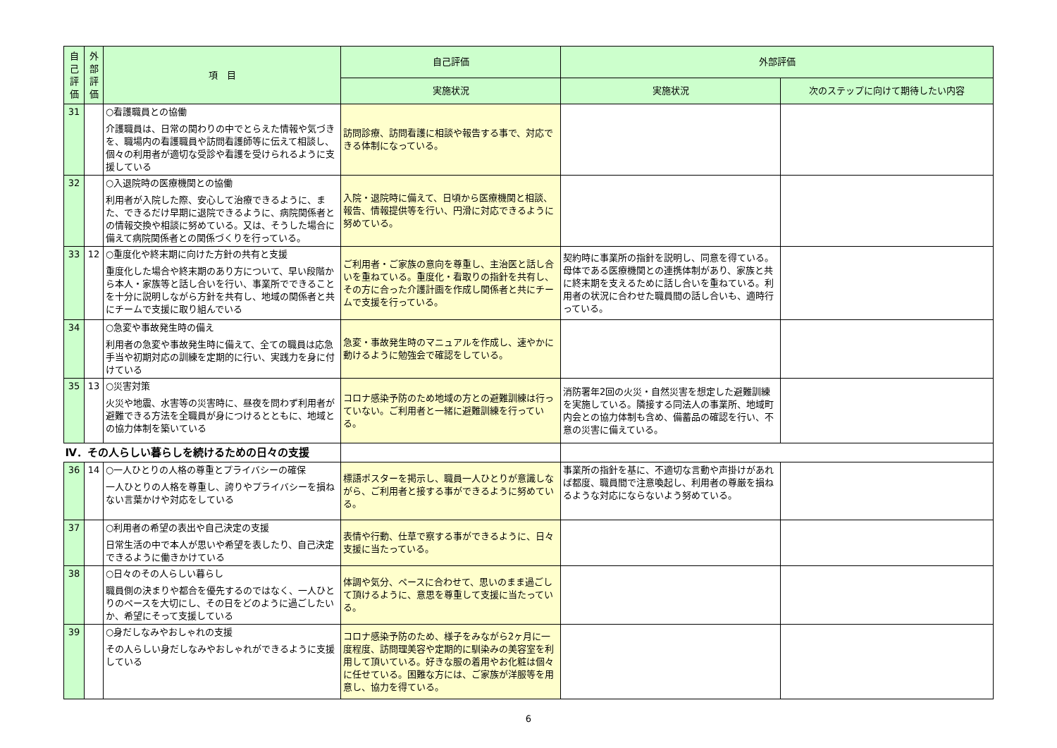| 自己評価 | 外部評価 | 項 目 | 自己評価 | 外部評価 | |
| --- | --- | --- | --- | --- | --- |
| | | | 実施状況 | 実施状況 | 次のステップに向けて期待したい内容 |
| 31 | | ○看護職員との協働 介護職員は、日常の関わりの中でとらえた情報や気づきを、職場内の看護職員や訪問看護師等に伝えて相談し、個々の利用者が適切な受診や看護を受けられるように支援している | 訪問診療、訪問看護に相談や報告する事で、対応できる体制になっている。 | | |
| 32 | | ○入退院時の医療機関との協働 利用者が入院した際、安心して治療できるように、また、できるだけ早期に退院できるように、病院関係者との情報交換や相談に努めている。又は、そうした場合に備えて病院関係者との関係づくりを行っている。 | 入院・退院時に備えて、日頃から医療機関と相談、報告、情報提供等を行い、円滑に対応できるように努めている。 | | |
| 33 | 12 | ○重度化や終末期に向けた方針の共有と支援 重度化した場合や終末期のあり方について、早い段階から本人・家族等と話し合いを行い、事業所でできることを十分に説明しながら方針を共有し、地域の関係者と共にチームで支援に取り組んでいる | ご利用者・ご家族の意向を尊重し、主治医と話し合いを重ねている。重度化・看取りの指針を共有し、その方に合った介護計画を作成し関係者と共にチームで支援を行っている。 | 契約時に事業所の指針を説明し、同意を得ている。母体である医療機関との連携体制があり、家族と共に終末期を支えるために話し合いを重ねている。利用者の状況に合わせた職員間の話し合いも、適時行っている。 | |
| 34 | | ○急変や事故発生時の備え 利用者の急変や事故発生時に備えて、全ての職員は応急手当や初期対応の訓練を定期的に行い、実践力を身に付けている | 急変・事故発生時のマニュアルを作成し、速やかに動けるように勉強会で確認をしている。 | | |
| 35 | 13 | ○災害対策 火災や地震、水害等の災害時に、昼夜を問わず利用者が避難できる方法を全職員が身につけるとともに、地域との協力体制を築いている | コロナ感染予防のため地域の方との避難訓練は行っていない。ご利用者と一緒に避難訓練を行っている。 | 消防署年2回の火災・自然災害を想定した避難訓練を実施している。隣接する同法人の事業所、地域町内会との協力体制も含め、備蓄品の確認を行い、不意の災害に備えている。 | |
| Ⅳ．その人らしい暮らしを続けるための日々の支援 | | | | | |
| 36 | 14 | ○一人ひとりの人格の尊重とプライバシーの確保 一人ひとりの人格を尊重し、誇りやプライバシーを損ねない言葉かけや対応をしている | 標語ポスターを掲示し、職員一人ひとりが意識しながら、ご利用者と接する事ができるように努めている。 | 事業所の指針を基に、不適切な言動や声掛けがあれば都度、職員間で注意喚起し、利用者の尊厳を損ねるような対応にならないよう努めている。 | |
| 37 | | ○利用者の希望の表出や自己決定の支援 日常生活の中で本人が思いや希望を表したり、自己決定できるように働きかけている | 表情や行動、仕草で察する事ができるように、日々支援に当たっている。 | | |
| 38 | | ○日々のその人らしい暮らし 職員側の決まりや都合を優先するのではなく、一人ひとりのペースを大切にし、その日をどのように過ごしたいか、希望にそって支援している | 体調や気分、ペースに合わせて、思いのまま過ごして頂けるように、意思を尊重して支援に当たっている。 | | |
| 39 | | ○身だしなみやおしゃれの支援 その人らしい身だしなみやおしゃれができるように支援している | コロナ感染予防のため、様子をみながら2ヶ月に一度程度、訪問理美容や定期的に馴染みの美容室を利用して頂いている。好きな服の着用やお化粧は個々に任せている。困難な方には、ご家族が洋服等を用意し、協力を得ている。 | | |
6